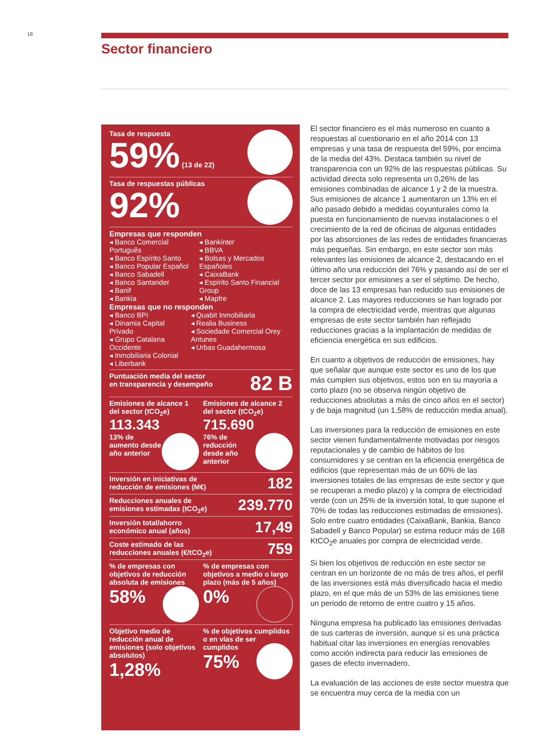18
Sector financiero
Tasa de respuesta
59% (13 de 22)
Tasa de respuestas públicas
92%
Empresas que responden
◂ Banco Comercial Português
◂ Banco Espírito Santo
◂ Banco Popular Español
◂ Banco Sabadell
◂ Banco Santander
◂ Banif
◂ Bankia
◂ Bankinter
◂ BBVA
◂ Bolsas y Mercados Españoles
◂ CaixaBank
◂ Espírito Santo Financial Group
◂ Mapfre
Empresas que no responden
◂ Banco BPI
◂ Dinamia Capital Privado
◂ Grupo Catalana Occidente
◂ Inmobiliaria Colonial
◂ Liberbank
◂ Quabit Inmobiliaria
◂ Realia Business
◂ Sociedade Comercial Orey Antunes
◂ Urbas Guadahermosa
82 B
Puntuación media del sector
en transparencia y desempeño
Emisiones de alcance 1 del sector (tCO<sub>2</sub>e)
113.343
13% de aumento desde año anterior
Emisiones de alcance 2 del sector (tCO<sub>2</sub>e)
715.690
76% de reducción desde año anterior
182 Inversión en iniciativas de
reducción de emisiones (M€)
239.770 Reducciones anuales de
emisiones estimadas (tCO<sub>2</sub>e)
17,49 Inversión total/ahorro
económico anual (años)
759 Coste estimado de las
reducciones anuales (€/tCO<sub>2</sub>e)
% de empresas con objetivos de reducción absoluta de emisiones
58%
% de empresas con objetivos a medio o largo plazo (más de 5 años)
0%
Objetivo medio de reducción anual de emisiones (solo objetivos absolutos)
1,28%
% de objetivos cumplidos o en vías de ser cumplidos
75%
El sector financiero es el más numeroso en cuanto a respuestas al cuestionario en el año 2014 con 13 empresas y una tasa de respuesta del 59%, por encima de la media del 43%. Destaca también su nivel de transparencia con un 92% de las respuestas públicas. Su actividad directa solo representa un 0,26% de las emisiones combinadas de alcance 1 y 2 de la muestra. Sus emisiones de alcance 1 aumentaron un 13% en el año pasado debido a medidas coyunturales como la puesta en funcionamiento de nuevas instalaciones o el crecimiento de la red de oficinas de algunas entidades por las absorciones de las redes de entidades financieras más pequeñas. Sin embargo, en este sector son más relevantes las emisiones de alcance 2, destacando en el último año una reducción del 76% y pasando así de ser el tercer sector por emisiones a ser el séptimo. De hecho, doce de las 13 empresas han reducido sus emisiones de alcance 2. Las mayores reducciones se han logrado por la compra de electricidad verde, mientras que algunas empresas de este sector también han reflejado reducciones gracias a la implantación de medidas de eficiencia energética en sus edificios.
En cuanto a objetivos de reducción de emisiones, hay que señalar que aunque este sector es uno de los que más cumplen sus objetivos, estos son en su mayoría a corto plazo (no se observa ningún objetivo de reducciones absolutas a más de cinco años en el sector) y de baja magnitud (un 1,58% de reducción media anual).
Las inversiones para la reducción de emisiones en este sector vienen fundamentalmente motivadas por riesgos reputacionales y de cambio de hábitos de los consumidores y se centran en la eficiencia energética de edificios (que representan más de un 60% de las inversiones totales de las empresas de este sector y que se recuperan a medio plazo) y la compra de electricidad verde (con un 25% de la inversión total, lo que supone el 70% de todas las reducciones estimadas de emisiones). Solo entre cuatro entidades (CaixaBank, Bankia, Banco Sabadell y Banco Popular) se estima reducir más de 168 KtCO<sub>2</sub>e anuales por compra de electricidad verde.
Si bien los objetivos de reducción en este sector se centran en un horizonte de no más de tres años, el perfil de las inversiones está más diversificado hacia el medio plazo, en el que más de un 53% de las emisiones tiene un periodo de retorno de entre cuatro y 15 años.
Ninguna empresa ha publicado las emisiones derivadas de sus carteras de inversión, aunque sí es una práctica habitual citar las inversiones en energías renovables como acción indirecta para reducir las emisiones de gases de efecto invernadero.
La evaluación de las acciones de este sector muestra que se encuentra muy cerca de la media con un